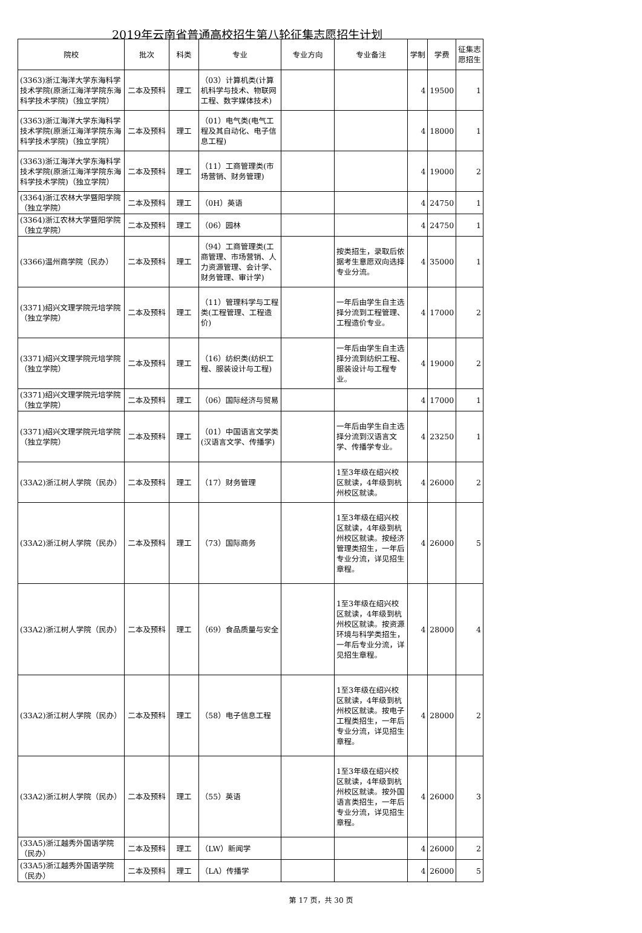2019年云南省普通高校招生第八轮征集志愿招生计划
| 院校 | 批次 | 科类 | 专业 | 专业方向 | 专业备注 | 学制 | 学费 | 征集志愿招生 |
| --- | --- | --- | --- | --- | --- | --- | --- | --- |
| (3363)浙江海洋大学东海科学技术学院(原浙江海洋学院东海科学技术学院)（独立学院） | 二本及预科 | 理工 | （03）计算机类(计算机科学与技术、物联网工程、数字媒体技术) | | | 4 | 19500 | 1 |
| (3363)浙江海洋大学东海科学技术学院(原浙江海洋学院东海科学技术学院)（独立学院） | 二本及预科 | 理工 | （01）电气类(电气工程及其自动化、电子信息工程) | | | 4 | 18000 | 1 |
| (3363)浙江海洋大学东海科学技术学院(原浙江海洋学院东海科学技术学院)（独立学院） | 二本及预科 | 理工 | （11）工商管理类(市场营销、财务管理) | | | 4 | 19000 | 2 |
| (3364)浙江农林大学暨阳学院（独立学院） | 二本及预科 | 理工 | （0H）英语 | | | 4 | 24750 | 1 |
| (3364)浙江农林大学暨阳学院（独立学院） | 二本及预科 | 理工 | （06）园林 | | | 4 | 24750 | 1 |
| (3366)温州商学院（民办） | 二本及预科 | 理工 | （94）工商管理类(工商管理、市场营销、人力资源管理、会计学、财务管理、审计学) | | 按类招生，录取后依据考生意愿双向选择专业分流。 | 4 | 35000 | 1 |
| (3371)绍兴文理学院元培学院（独立学院） | 二本及预科 | 理工 | （11）管理科学与工程类(工程管理、工程造价) | | 一年后由学生自主选择分流到工程管理、工程造价专业。 | 4 | 17000 | 2 |
| (3371)绍兴文理学院元培学院（独立学院） | 二本及预科 | 理工 | （16）纺织类(纺织工程、服装设计与工程) | | 一年后由学生自主选择分流到纺织工程、服装设计与工程专业。 | 4 | 19000 | 2 |
| (3371)绍兴文理学院元培学院（独立学院） | 二本及预科 | 理工 | （06）国际经济与贸易 | | | 4 | 17000 | 1 |
| (3371)绍兴文理学院元培学院（独立学院） | 二本及预科 | 理工 | （01）中国语言文学类(汉语言文学、传播学) | | 一年后由学生自主选择分流到汉语言文学、传播学专业。 | 4 | 23250 | 1 |
| (33A2)浙江树人学院（民办） | 二本及预科 | 理工 | （17）财务管理 | | 1至3年级在绍兴校区就读，4年级到杭州校区就读。 | 4 | 26000 | 2 |
| (33A2)浙江树人学院（民办） | 二本及预科 | 理工 | （73）国际商务 | | 1至3年级在绍兴校区就读，4年级到杭州校区就读。按经济管理类招生，一年后专业分流，详见招生章程。 | 4 | 26000 | 5 |
| (33A2)浙江树人学院（民办） | 二本及预科 | 理工 | （69）食品质量与安全 | | 1至3年级在绍兴校区就读，4年级到杭州校区就读。按资源环境与科学类招生，一年后专业分流，详见招生章程。 | 4 | 28000 | 4 |
| (33A2)浙江树人学院（民办） | 二本及预科 | 理工 | （58）电子信息工程 | | 1至3年级在绍兴校区就读，4年级到杭州校区就读。按电子工程类招生，一年后专业分流，详见招生章程。 | 4 | 28000 | 2 |
| (33A2)浙江树人学院（民办） | 二本及预科 | 理工 | （55）英语 | | 1至3年级在绍兴校区就读，4年级到杭州校区就读。按外国语言类招生，一年后专业分流，详见招生章程。 | 4 | 26000 | 3 |
| (33A5)浙江越秀外国语学院（民办） | 二本及预科 | 理工 | （LW）新闻学 | | | 4 | 26000 | 2 |
| (33A5)浙江越秀外国语学院（民办） | 二本及预科 | 理工 | （LA）传播学 | | | 4 | 26000 | 5 |
第 17 页，共 30 页